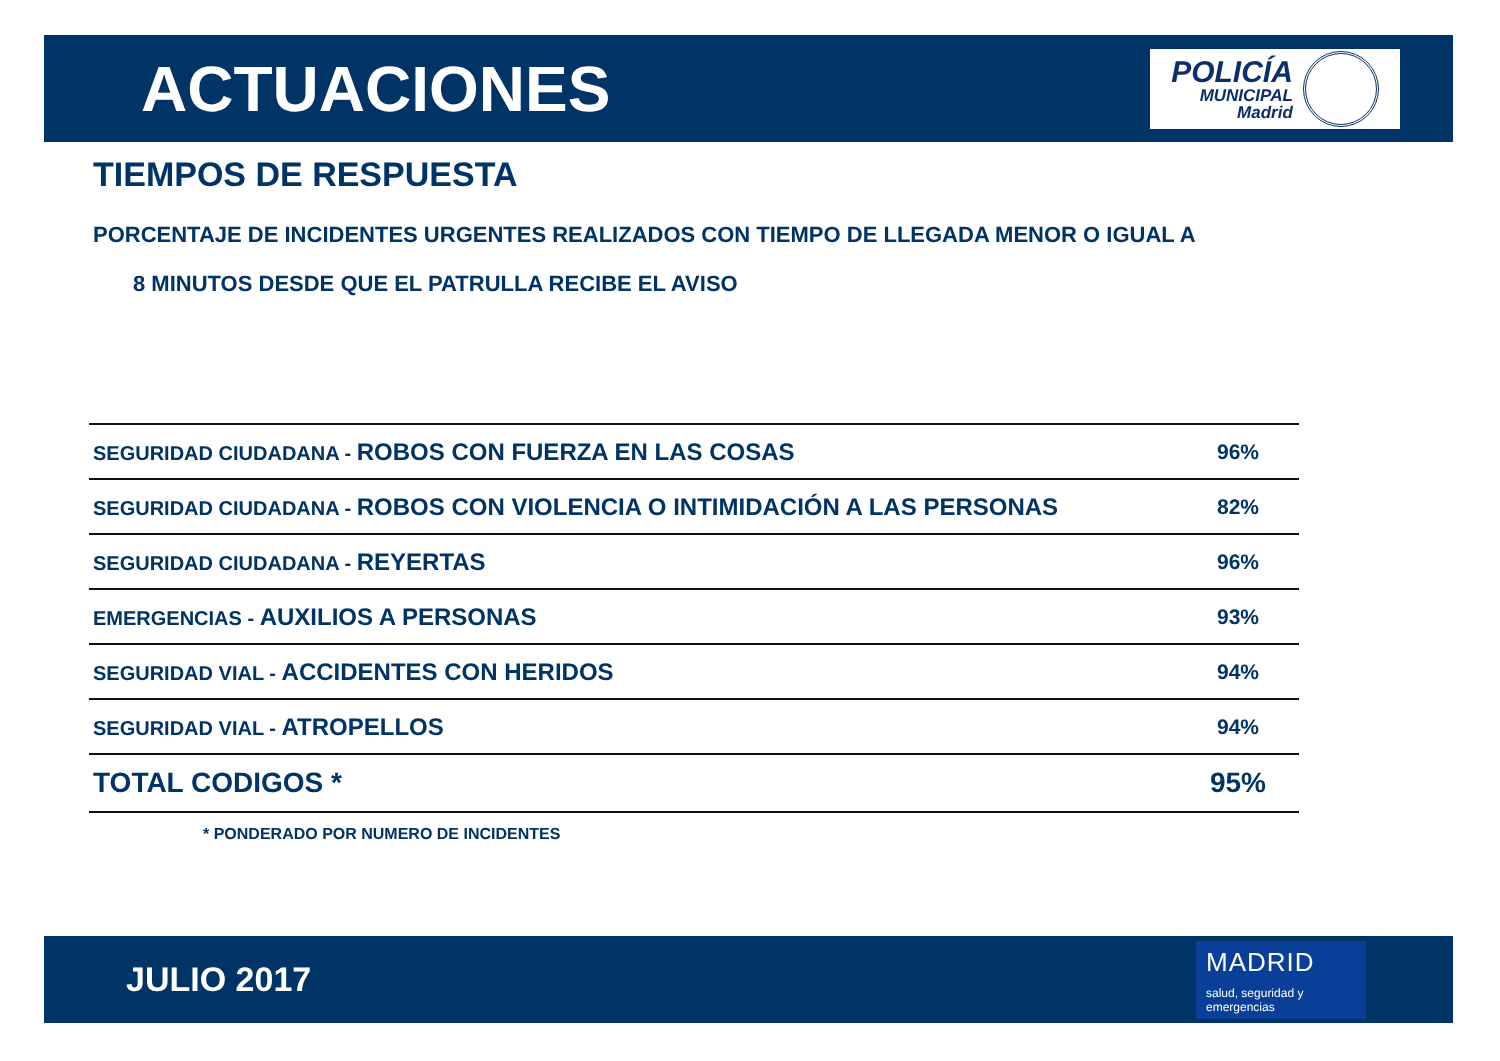ACTUACIONES
POLICÍA
MUNICIPAL
Madrid
TIEMPOS DE RESPUESTA
PORCENTAJE DE INCIDENTES URGENTES REALIZADOS CON TIEMPO DE LLEGADA MENOR O IGUAL A
8 MINUTOS DESDE QUE EL PATRULLA RECIBE EL AVISO
| SEGURIDAD CIUDADANA - ROBOS CON FUERZA EN LAS COSAS | 96% |
| SEGURIDAD CIUDADANA - ROBOS CON VIOLENCIA O INTIMIDACIÓN A LAS PERSONAS | 82% |
| SEGURIDAD CIUDADANA - REYERTAS | 96% |
| EMERGENCIAS - AUXILIOS A PERSONAS | 93% |
| SEGURIDAD VIAL - ACCIDENTES CON HERIDOS | 94% |
| SEGURIDAD VIAL - ATROPELLOS | 94% |
| TOTAL CODIGOS * | 95% |
* PONDERADO POR NUMERO DE INCIDENTES
JULIO 2017
MADRID
salud, seguridad y
emergencias